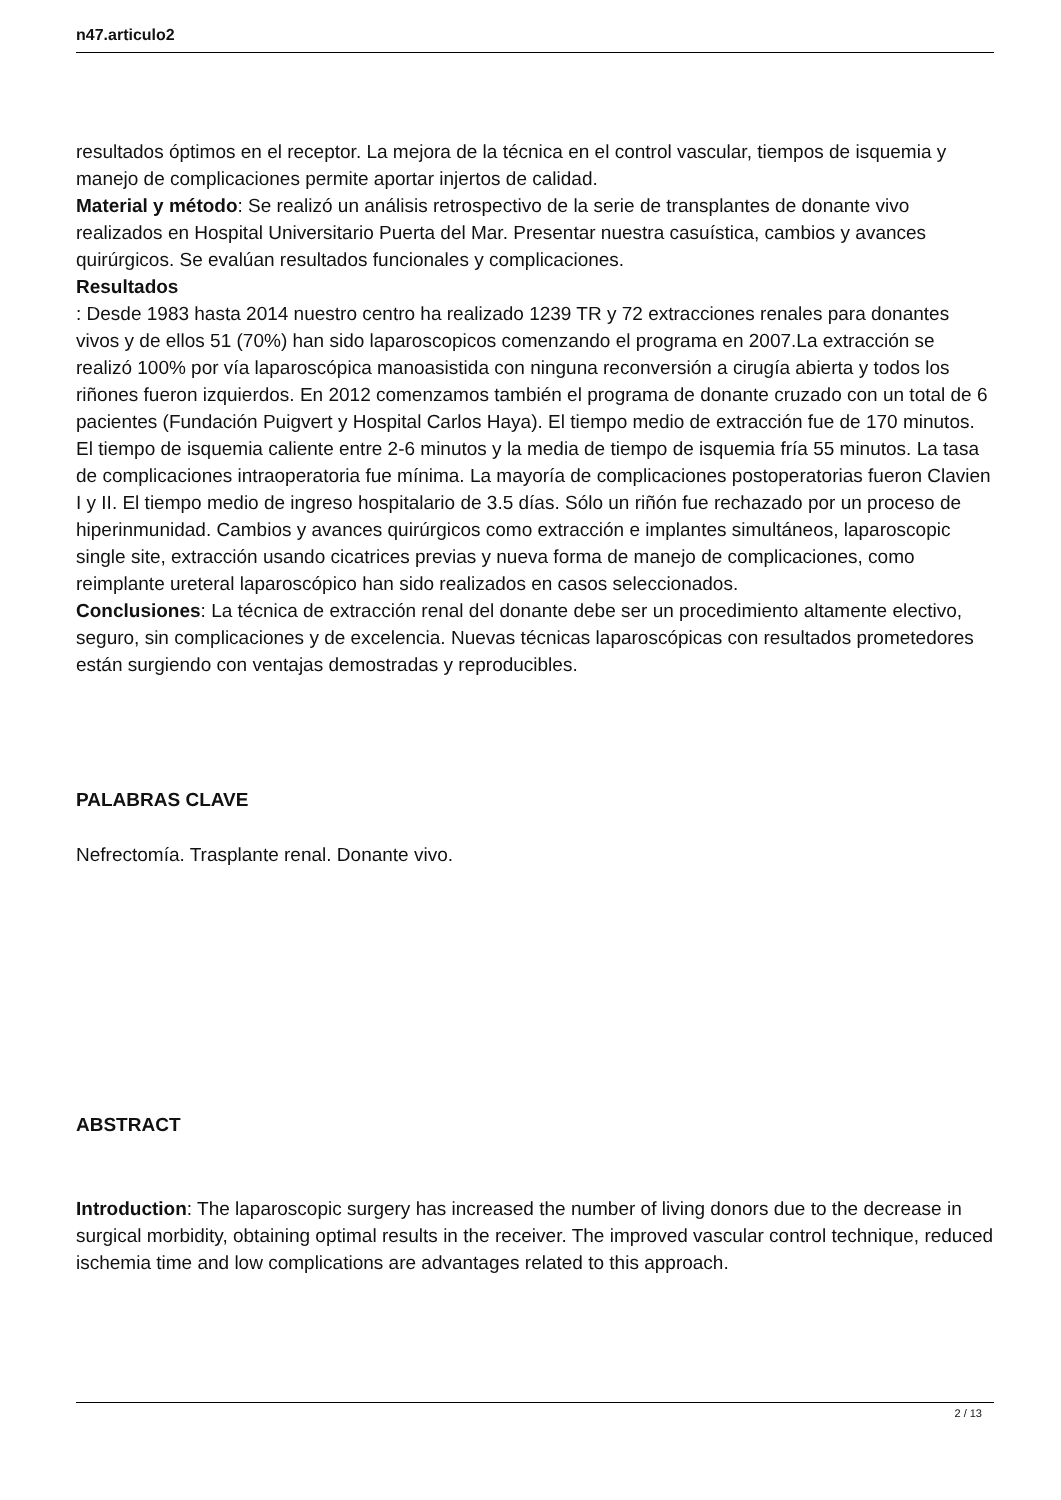n47.articulo2
resultados óptimos en el receptor. La mejora de la técnica en el control vascular, tiempos de isquemia y manejo de complicaciones permite aportar injertos de calidad.
Material y método: Se realizó un análisis retrospectivo de la serie de transplantes de donante vivo realizados en Hospital Universitario Puerta del Mar. Presentar nuestra casuística, cambios y avances quirúrgicos. Se evalúan resultados funcionales y complicaciones.
Resultados
: Desde 1983 hasta 2014 nuestro centro ha realizado 1239 TR y 72 extracciones renales para donantes vivos y de ellos 51 (70%) han sido laparoscopicos comenzando el programa en 2007.La extracción se realizó 100% por vía laparoscópica manoasistida con ninguna reconversión a cirugía abierta y todos los riñones fueron izquierdos. En 2012 comenzamos también el programa de donante cruzado con un total de 6 pacientes (Fundación Puigvert y Hospital Carlos Haya). El tiempo medio de extracción fue de 170 minutos. El tiempo de isquemia caliente entre 2-6 minutos y la media de tiempo de isquemia fría 55 minutos. La tasa de complicaciones intraoperatoria fue mínima. La mayoría de complicaciones postoperatorias fueron Clavien I y II. El tiempo medio de ingreso hospitalario de 3.5 días. Sólo un riñón fue rechazado por un proceso de hiperinmunidad. Cambios y avances quirúrgicos como extracción e implantes simultáneos, laparoscopic single site, extracción usando cicatrices previas y nueva forma de manejo de complicaciones, como reimplante ureteral laparoscópico han sido realizados en casos seleccionados.
Conclusiones: La técnica de extracción renal del donante debe ser un procedimiento altamente electivo, seguro, sin complicaciones y de excelencia. Nuevas técnicas laparoscópicas con resultados prometedores están surgiendo con ventajas demostradas y reproducibles.
PALABRAS CLAVE
Nefrectomía. Trasplante renal. Donante vivo.
ABSTRACT
Introduction: The laparoscopic surgery has increased the number of living donors due to the decrease in surgical morbidity, obtaining optimal results in the receiver. The improved vascular control technique, reduced ischemia time and low complications are advantages related to this approach.
2 / 13